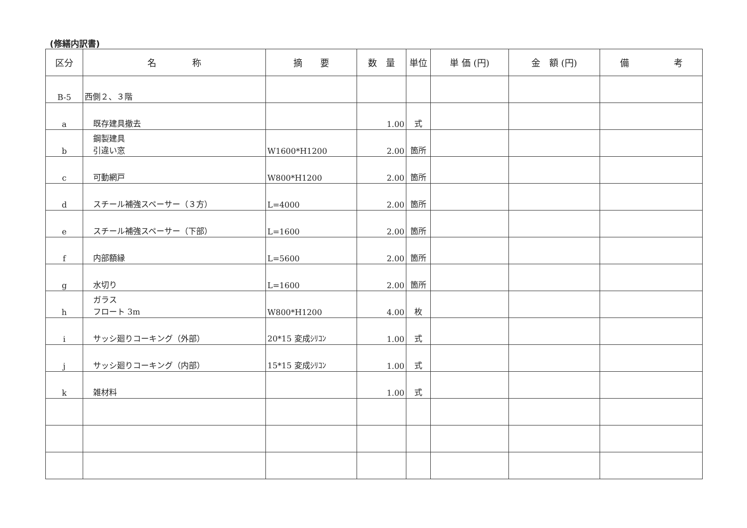(修繕内訳書)
| 区分 | 名 称 | 摘 要 | 数 量 | 単位 | 単 価 (円) | 金 額 (円) | 備 考 |
| --- | --- | --- | --- | --- | --- | --- | --- |
| B-5 | 西側２、３階 | | | | | | |
| a | 既存建具撤去 | | 1.00 | 式 | | | |
| b | 鋼製建具 引違い窓 | W1600*H1200 | 2.00 | 箇所 | | | |
| c | 可動網戸 | W800*H1200 | 2.00 | 箇所 | | | |
| d | スチール補強スペーサー（３方） | L=4000 | 2.00 | 箇所 | | | |
| e | スチール補強スペーサー（下部） | L=1600 | 2.00 | 箇所 | | | |
| f | 内部額縁 | L=5600 | 2.00 | 箇所 | | | |
| g | 水切り | L=1600 | 2.00 | 箇所 | | | |
| h | ガラス フロート 3m | W800*H1200 | 4.00 | 枚 | | | |
| i | サッシ廻りコーキング（外部） | 20*15 変成ｼﾘｺﾝ | 1.00 | 式 | | | |
| j | サッシ廻りコーキング（内部） | 15*15 変成ｼﾘｺﾝ | 1.00 | 式 | | | |
| k | 雑材料 | | 1.00 | 式 | | | |